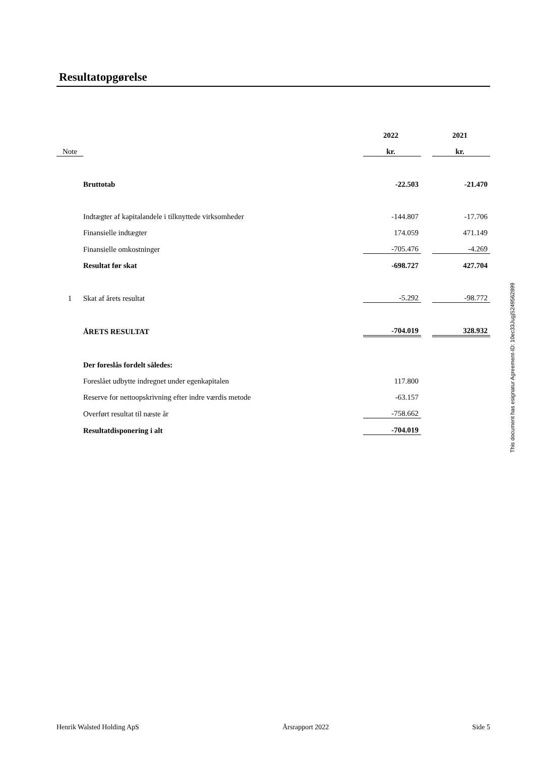Resultatopgørelse
| | | 2022 | | 2021 |
| Note | | kr. | | kr. |
| | Bruttotab | -22.503 | | -21.470 |
| | Indtægter af kapitalandele i tilknyttede virksomheder | -144.807 | | -17.706 |
| | Finansielle indtægter | 174.059 | | 471.149 |
| | Finansielle omkostninger | -705.476 | | -4.269 |
| | Resultat før skat | -698.727 | | 427.704 |
| 1 | Skat af årets resultat | -5.292 | | -98.772 |
| | ÅRETS RESULTAT | -704.019 | | 328.932 |
| | Der foreslås fordelt således: | | | |
| | Foreslået udbytte indregnet under egenkapitalen | 117.800 | | |
| | Reserve for nettoopskrivning efter indre værdis metode | -63.157 | | |
| | Overført resultat til næste år | -758.662 | | |
| | Resultatdisponering i alt | -704.019 | | |
This document has esignatur Agreement-ID: 10ec33JugjS249562899
Henrik Walsted Holding ApS Årsrapport 2022 Side 5